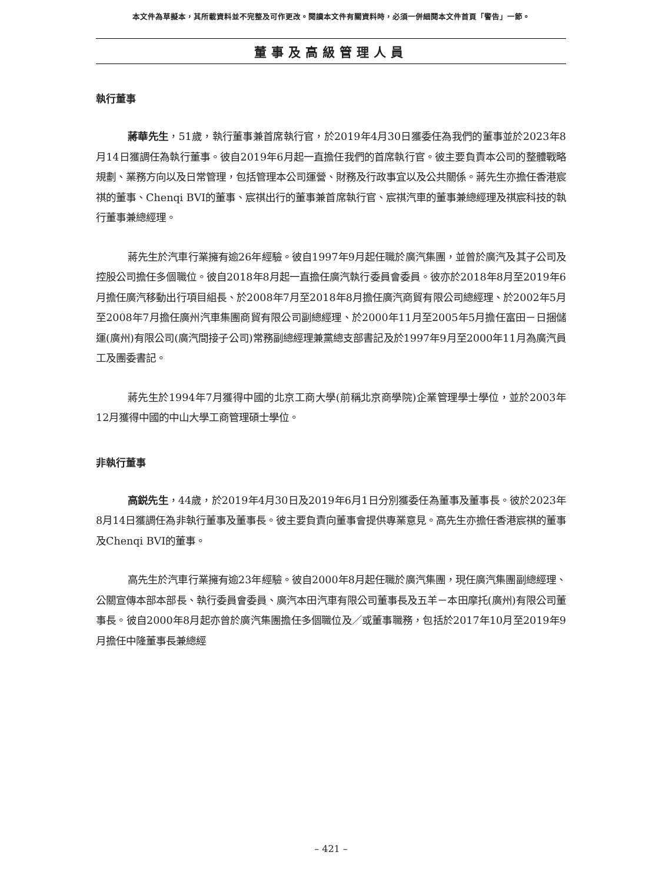本文件為草擬本，其所載資料並不完整及可作更改。閱讀本文件有關資料時，必須一併細閱本文件首頁「警告」一節。
董事及高級管理人員
執行董事
蔣華先生，51歲，執行董事兼首席執行官，於2019年4月30日獲委任為我們的董事並於2023年8月14日獲調任為執行董事。彼自2019年6月起一直擔任我們的首席執行官。彼主要負責本公司的整體戰略規劃、業務方向以及日常管理，包括管理本公司運營、財務及行政事宜以及公共關係。蔣先生亦擔任香港宸祺的董事、Chenqi BVI的董事、宸祺出行的董事兼首席執行官、宸祺汽車的董事兼總經理及祺宸科技的執行董事兼總經理。
蔣先生於汽車行業擁有逾26年經驗。彼自1997年9月起任職於廣汽集團，並曾於廣汽及其子公司及控股公司擔任多個職位。彼自2018年8月起一直擔任廣汽執行委員會委員。彼亦於2018年8月至2019年6月擔任廣汽移動出行項目組長、於2008年7月至2018年8月擔任廣汽商貿有限公司總經理、於2002年5月至2008年7月擔任廣州汽車集團商貿有限公司副總經理、於2000年11月至2005年5月擔任富田－日捆儲運(廣州)有限公司(廣汽間接子公司)常務副總經理兼黨總支部書記及於1997年9月至2000年11月為廣汽員工及團委書記。
蔣先生於1994年7月獲得中國的北京工商大學(前稱北京商學院)企業管理學士學位，並於2003年12月獲得中國的中山大學工商管理碩士學位。
非執行董事
高鋭先生，44歲，於2019年4月30日及2019年6月1日分別獲委任為董事及董事長。彼於2023年8月14日獲調任為非執行董事及董事長。彼主要負責向董事會提供專業意見。高先生亦擔任香港宸祺的董事及Chenqi BVI的董事。
高先生於汽車行業擁有逾23年經驗。彼自2000年8月起任職於廣汽集團，現任廣汽集團副總經理、公關宣傳本部本部長、執行委員會委員、廣汽本田汽車有限公司董事長及五羊－本田摩托(廣州)有限公司董事長。彼自2000年8月起亦曾於廣汽集團擔任多個職位及／或董事職務，包括於2017年10月至2019年9月擔任中隆董事長兼總經
– 421 –